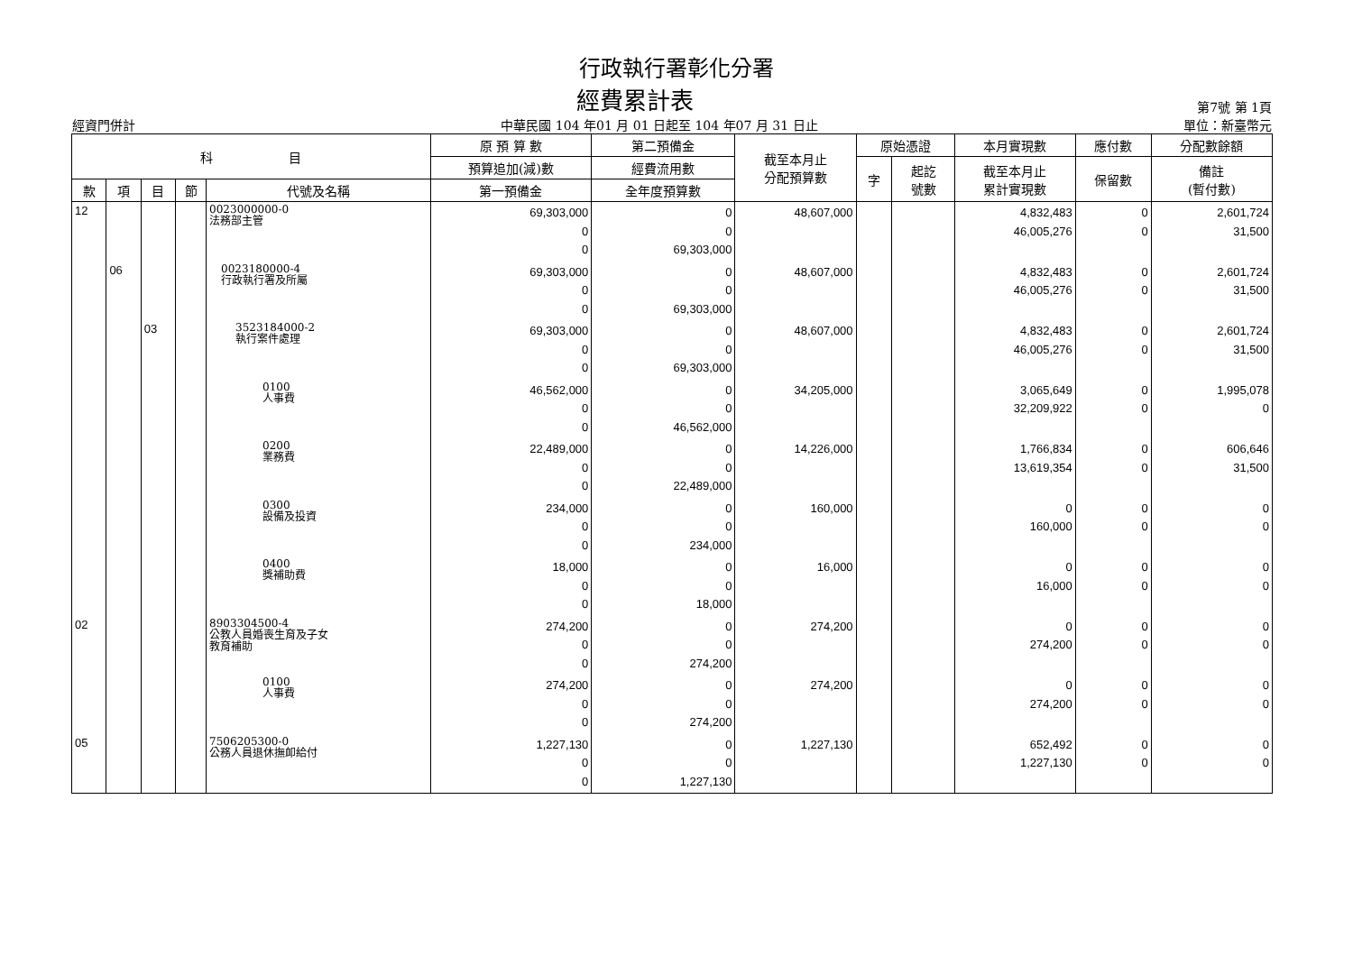行政執行署彰化分署
經費累計表 第7號 第 1頁
經資門併計 中華民國 104 年01 月 01 日起至 104 年07 月 31 日止 單位：新臺幣元
| 科 目 | | | | | 原 預 算 數 | 第二預備金 | 截至本月止 分配預算數 | 原始憑證 | | 本月實現數 | 應付數 | 分配數餘額 |
| --- | --- | --- | --- | --- | --- | --- | --- | --- | --- | --- | --- | --- |
| | | | | | 預算追加(減)數 | 經費流用數 | | 字 | 起訖 號數 | 截至本月止 累計實現數 | 保留數 | 備註 (暫付數) |
| 款 | 項 | 目 | 節 | 代號及名稱 | 第一預備金 | 全年度預算數 | | | | | | |
| 12 | | | | 0023000000-0 法務部主管 | 69,303,000 0 0 | 0 0 69,303,000 | 48,607,000 | | | 4,832,483 46,005,276 | 0 0 | 2,601,724 31,500 |
| | 06 | | | 0023180000-4 行政執行署及所屬 | 69,303,000 0 0 | 0 0 69,303,000 | 48,607,000 | | | 4,832,483 46,005,276 | 0 0 | 2,601,724 31,500 |
| | | 03 | | 3523184000-2 執行案件處理 | 69,303,000 0 0 | 0 0 69,303,000 | 48,607,000 | | | 4,832,483 46,005,276 | 0 0 | 2,601,724 31,500 |
| | | | | 0100 人事費 | 46,562,000 0 0 | 0 0 46,562,000 | 34,205,000 | | | 3,065,649 32,209,922 | 0 0 | 1,995,078 0 |
| | | | | 0200 業務費 | 22,489,000 0 0 | 0 0 22,489,000 | 14,226,000 | | | 1,766,834 13,619,354 | 0 0 | 606,646 31,500 |
| | | | | 0300 設備及投資 | 234,000 0 0 | 0 0 234,000 | 160,000 | | | 0 160,000 | 0 0 | 0 0 |
| | | | | 0400 獎補助費 | 18,000 0 0 | 0 0 18,000 | 16,000 | | | 0 16,000 | 0 0 | 0 0 |
| 02 | | | | 8903304500-4 公教人員婚喪生育及子女 教育補助 | 274,200 0 0 | 0 0 274,200 | 274,200 | | | 0 274,200 | 0 0 | 0 0 |
| | | | | 0100 人事費 | 274,200 0 0 | 0 0 274,200 | 274,200 | | | 0 274,200 | 0 0 | 0 0 |
| 05 | | | | 7506205300-0 公務人員退休撫卹給付 | 1,227,130 0 0 | 0 0 1,227,130 | 1,227,130 | | | 652,492 1,227,130 | 0 0 | 0 0 |